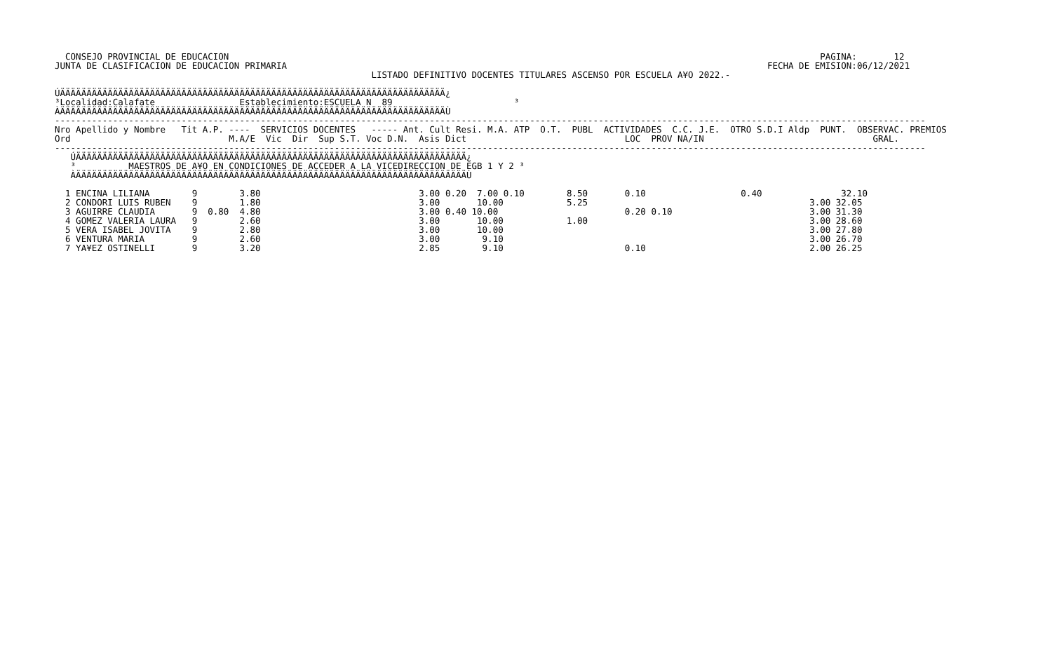CONSEJO PROVINCIAL DE EDUCACION                                                                                                                PAGINA:       12
JUNTA DE CLASIFICACION DE EDUCACION PRIMARIA                                                                                           FECHA DE EMISION:06/12/2021
                                                            LISTADO DEFINITIVO DOCENTES TITULARES ASCENSO POR ESCUELA A¥O 2022.-

ÚÄÄÄÄÄÄÄÄÄÄÄÄÄÄÄÄÄÄÄÄÄÄÄÄÄÄÄÄÄÄÄÄÄÄÄÄÄÄÄÄÄÄÄÄÄÄÄÄÄÄÄÄÄÄÄÄÄÄÄÄÄÄÄÄÄÄÄÄÄÄÄÄÄ¿
³Localidad:Calafate                Establecimiento:ESCUELA N  89                       ³
ÀÄÄÄÄÄÄÄÄÄÄÄÄÄÄÄÄÄÄÄÄÄÄÄÄÄÄÄÄÄÄÄÄÄÄÄÄÄÄÄÄÄÄÄÄÄÄÄÄÄÄÄÄÄÄÄÄÄÄÄÄÄÄÄÄÄÄÄÄÄÄÄÄÄÙ
---------------------------------------------------------------------------------------------------------------------------------------------------------------------
Nro Apellido y Nombre   Tit A.P. ----  SERVICIOS DOCENTES   ----- Ant. Cult Resi. M.A. ATP  O.T.  PUBL  ACTIVIDADES  C.C. J.E.  OTRO S.D.I Aldp  PUNT.  OBSERVAC. PREMIOS
Ord                              M.A/E  Vic  Dir  Sup S.T. Voc D.N.  Asis Dict                              LOC  PROV NA/IN                                GRAL.
---------------------------------------------------------------------------------------------------------------------------------------------------------------------
   ÚÄÄÄÄÄÄÄÄÄÄÄÄÄÄÄÄÄÄÄÄÄÄÄÄÄÄÄÄÄÄÄÄÄÄÄÄÄÄÄÄÄÄÄÄÄÄÄÄÄÄÄÄÄÄÄÄÄÄÄÄÄÄÄÄÄÄÄÄÄÄÄÄÄÄ¿
   ³          MAESTROS DE A¥O EN CONDICIONES DE ACCEDER A LA VICEDIRECCION DE EGB 1 Y 2 ³
   ÀÄÄÄÄÄÄÄÄÄÄÄÄÄÄÄÄÄÄÄÄÄÄÄÄÄÄÄÄÄÄÄÄÄÄÄÄÄÄÄÄÄÄÄÄÄÄÄÄÄÄÄÄÄÄÄÄÄÄÄÄÄÄÄÄÄÄÄÄÄÄÄÄÄÄÙ

  1 ENCINA LILIANA        9        3.80                              3.00 0.20  7.00 0.10        8.50       0.10                  0.40               32.10
  2 CONDORI LUIS RUBEN    9        1.80                              3.00       10.00            5.25                                          3.00 32.05
  3 AGUIRRE CLAUDIA       9  0.80  4.80                              3.00 0.40 10.00                        0.20 0.10                          3.00 31.30
  4 GOMEZ VALERIA LAURA   9        2.60                              3.00       10.00            1.00                                          3.00 28.60
  5 VERA ISABEL JOVITA    9        2.80                              3.00       10.00                                                          3.00 27.80
  6 VENTURA MARIA         9        2.60                              3.00        9.10                                                          3.00 26.70
  7 YA¥EZ OSTINELLI       9        3.20                              2.85        9.10                       0.10                               2.00 26.25